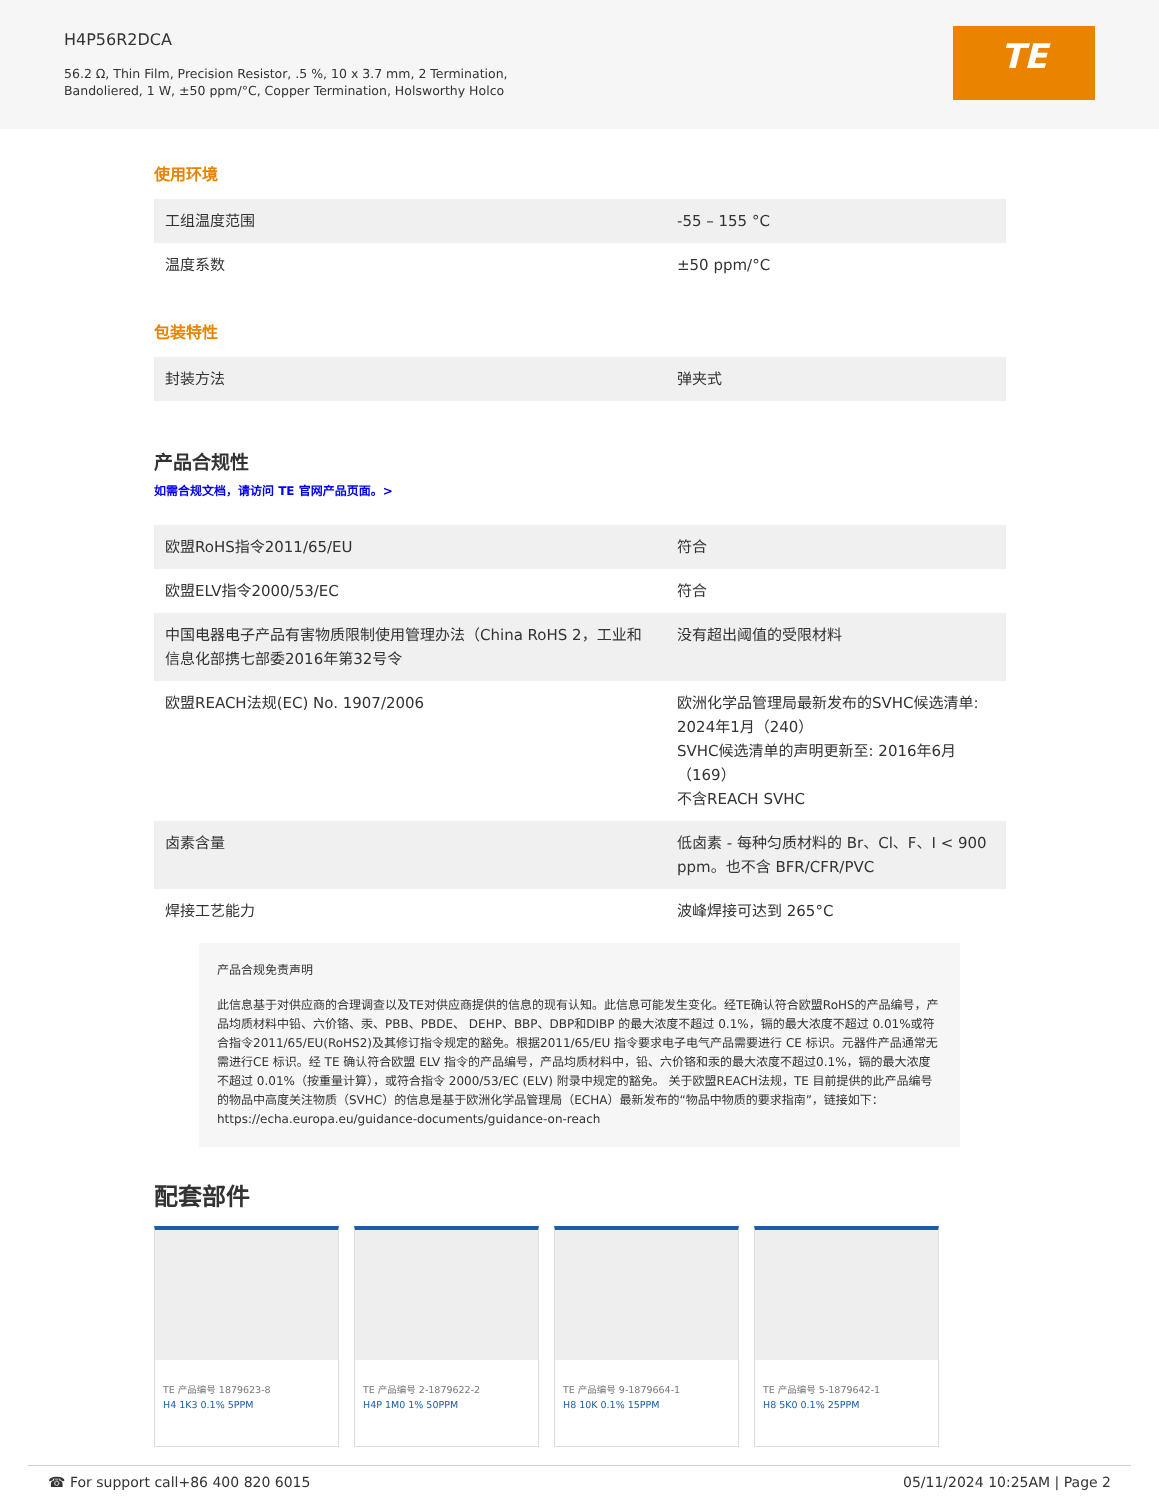H4P56R2DCA
56.2 Ω, Thin Film, Precision Resistor, .5 %, 10 x 3.7 mm, 2 Termination, Bandoliered, 1 W, ±50 ppm/°C, Copper Termination, Holsworthy Holco
TE
使用环境
| 工组温度范围 | -55 – 155 °C |
| 温度系数 | ±50 ppm/°C |
包装特性
| 封装方法 | 弹夹式 |
产品合规性
如需合规文档，请访问 TE 官网产品页面。>
| 欧盟RoHS指令2011/65/EU | 符合 |
| 欧盟ELV指令2000/53/EC | 符合 |
| 中国电器电子产品有害物质限制使用管理办法（China RoHS 2，工业和信息化部携七部委2016年第32号令 | 没有超出阈值的受限材料 |
| 欧盟REACH法规(EC) No. 1907/2006 | 欧洲化学品管理局最新发布的SVHC候选清单: 2024年1月（240） SVHC候选清单的声明更新至: 2016年6月（169） 不含REACH SVHC |
| 卤素含量 | 低卤素 - 每种匀质材料的 Br、Cl、F、I < 900 ppm。也不含 BFR/CFR/PVC |
| 焊接工艺能力 | 波峰焊接可达到 265°C |
产品合规免责声明
此信息基于对供应商的合理调查以及TE对供应商提供的信息的现有认知。此信息可能发生变化。经TE确认符合欧盟RoHS的产品编号，产品均质材料中铅、六价铬、汞、PBB、PBDE、 DEHP、BBP、DBP和DIBP 的最大浓度不超过 0.1%，镉的最大浓度不超过 0.01%或符合指令2011/65/EU(RoHS2)及其修订指令规定的豁免。根据2011/65/EU 指令要求电子电气产品需要进行 CE 标识。元器件产品通常无需进行CE 标识。经 TE 确认符合欧盟 ELV 指令的产品编号，产品均质材料中，铅、六价铬和汞的最大浓度不超过0.1%，镉的最大浓度不超过 0.01%（按重量计算），或符合指令 2000/53/EC (ELV) 附录中规定的豁免。 关于欧盟REACH法规，TE 目前提供的此产品编号的物品中高度关注物质（SVHC）的信息是基于欧洲化学品管理局（ECHA）最新发布的“物品中物质的要求指南”，链接如下：https://echa.europa.eu/guidance-documents/guidance-on-reach
配套部件
TE 产品编号 1879623-8
H4 1K3 0.1% 5PPM
TE 产品编号 2-1879622-2
H4P 1M0 1% 50PPM
TE 产品编号 9-1879664-1
H8 10K 0.1% 15PPM
TE 产品编号 5-1879642-1
H8 5K0 0.1% 25PPM
☎ For support call+86 400 820 6015 05/11/2024 10:25AM | Page 2